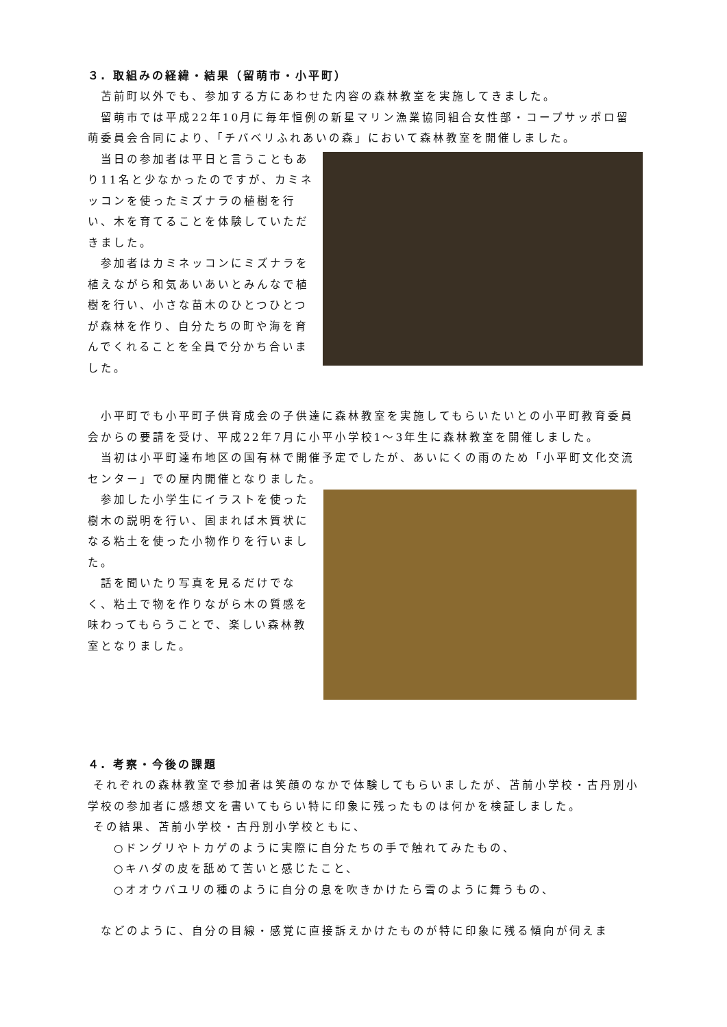３. 取組みの経緯・結果（留萌市・小平町）
　苫前町以外でも、参加する方にあわせた内容の森林教室を実施してきました。
　留萌市では平成22年10月に毎年恒例の新星マリン漁業協同組合女性部・コープサッポロ留萌委員会合同により、「チバベリふれあいの森」において森林教室を開催しました。
　当日の参加者は平日と言うこともあり11名と少なかったのですが、カミネッコンを使ったミズナラの植樹を行い、木を育てることを体験していただきました。
　参加者はカミネッコンにミズナラを植えながら和気あいあいとみんなで植樹を行い、小さな苗木のひとつひとつが森林を作り、自分たちの町や海を育んでくれることを全員で分かち合いました。
　小平町でも小平町子供育成会の子供達に森林教室を実施してもらいたいとの小平町教育委員会からの要請を受け、平成22年7月に小平小学校1～3年生に森林教室を開催しました。
　当初は小平町達布地区の国有林で開催予定でしたが、あいにくの雨のため「小平町文化交流センター」での屋内開催となりました。
　参加した小学生にイラストを使った樹木の説明を行い、固まれば木質状になる粘土を使った小物作りを行いました。
　話を聞いたり写真を見るだけでなく、粘土で物を作りながら木の質感を味わってもらうことで、楽しい森林教室となりました。
４. 考察・今後の課題
それぞれの森林教室で参加者は笑顔のなかで体験してもらいましたが、苫前小学校・古丹別小学校の参加者に感想文を書いてもらい特に印象に残ったものは何かを検証しました。
その結果、苫前小学校・古丹別小学校ともに、
　　○ドングリやトカゲのように実際に自分たちの手で触れてみたもの、
　　○キハダの皮を舐めて苦いと感じたこと、
　　○オオウバユリの種のように自分の息を吹きかけたら雪のように舞うもの、
　などのように、自分の目線・感覚に直接訴えかけたものが特に印象に残る傾向が伺えま